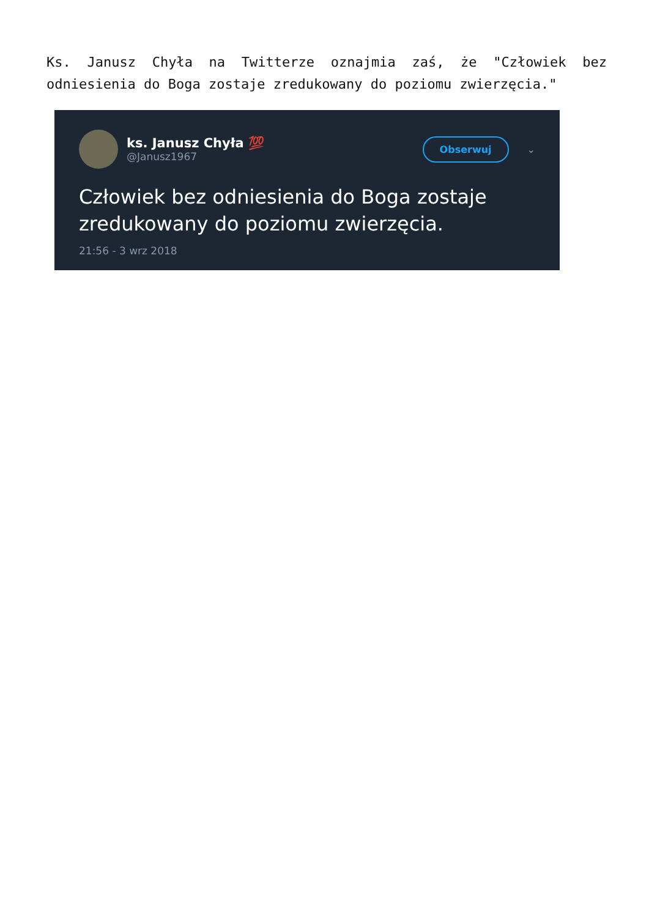Ks. Janusz Chyła na Twitterze oznajmia zaś, że "Człowiek bez odniesienia do Boga zostaje zredukowany do poziomu zwierzęcia."
ks. Janusz Chyła 💯
@Janusz1967
Obserwuj
⌄
Człowiek bez odniesienia do Boga zostaje zredukowany do poziomu zwierzęcia.
21:56 - 3 wrz 2018